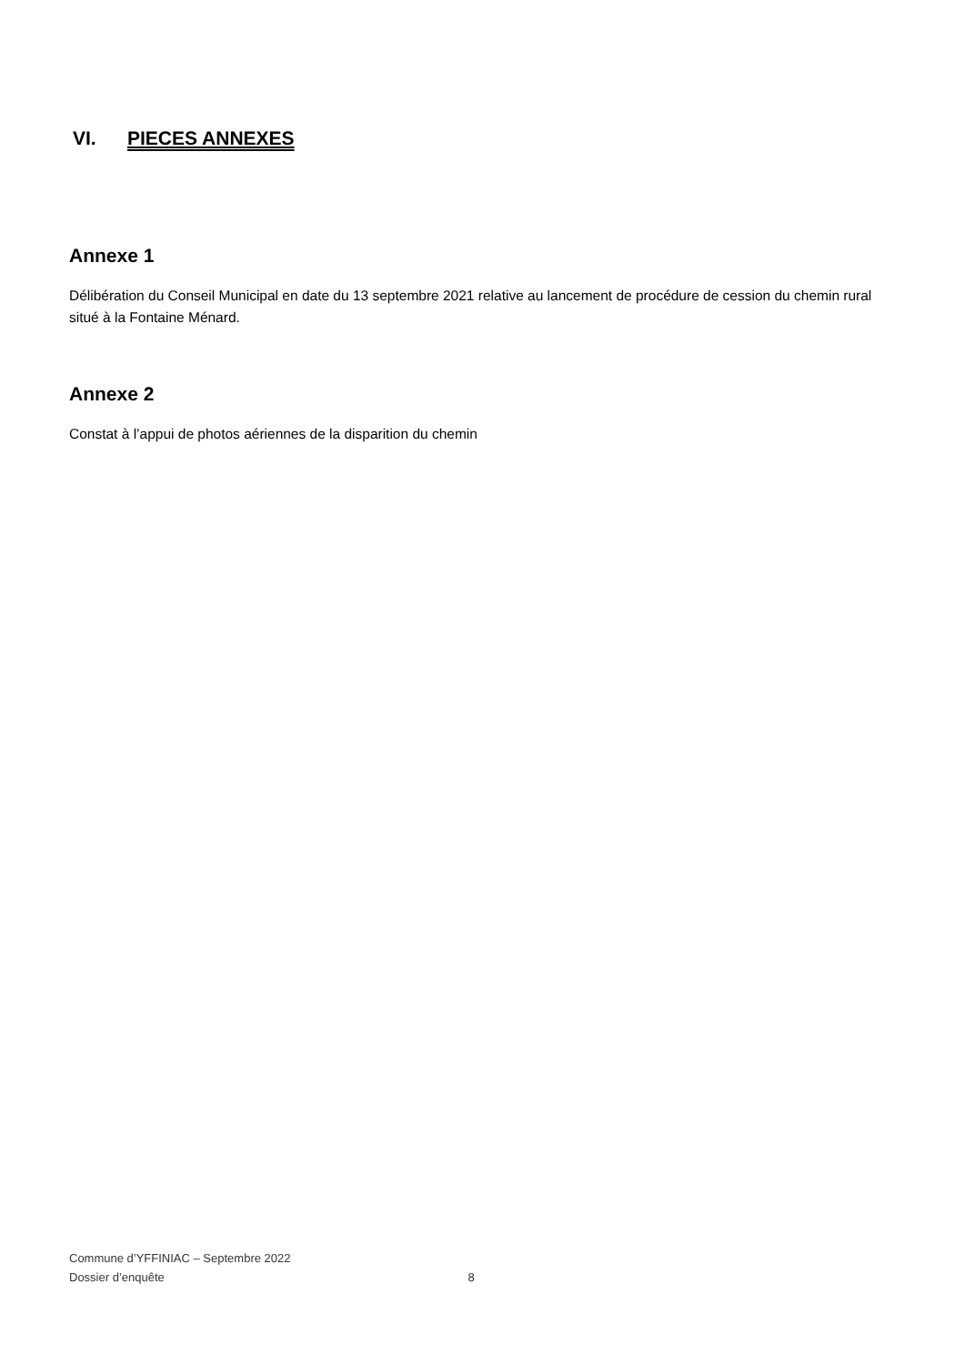VI. PIECES ANNEXES
Annexe 1
Délibération du Conseil Municipal en date du 13 septembre 2021 relative au lancement de procédure de cession du chemin rural situé à la Fontaine Ménard.
Annexe 2
Constat à l’appui de photos aériennes de la disparition du chemin
Commune d’YFFINIAC – Septembre 2022
Dossier d’enquête 8